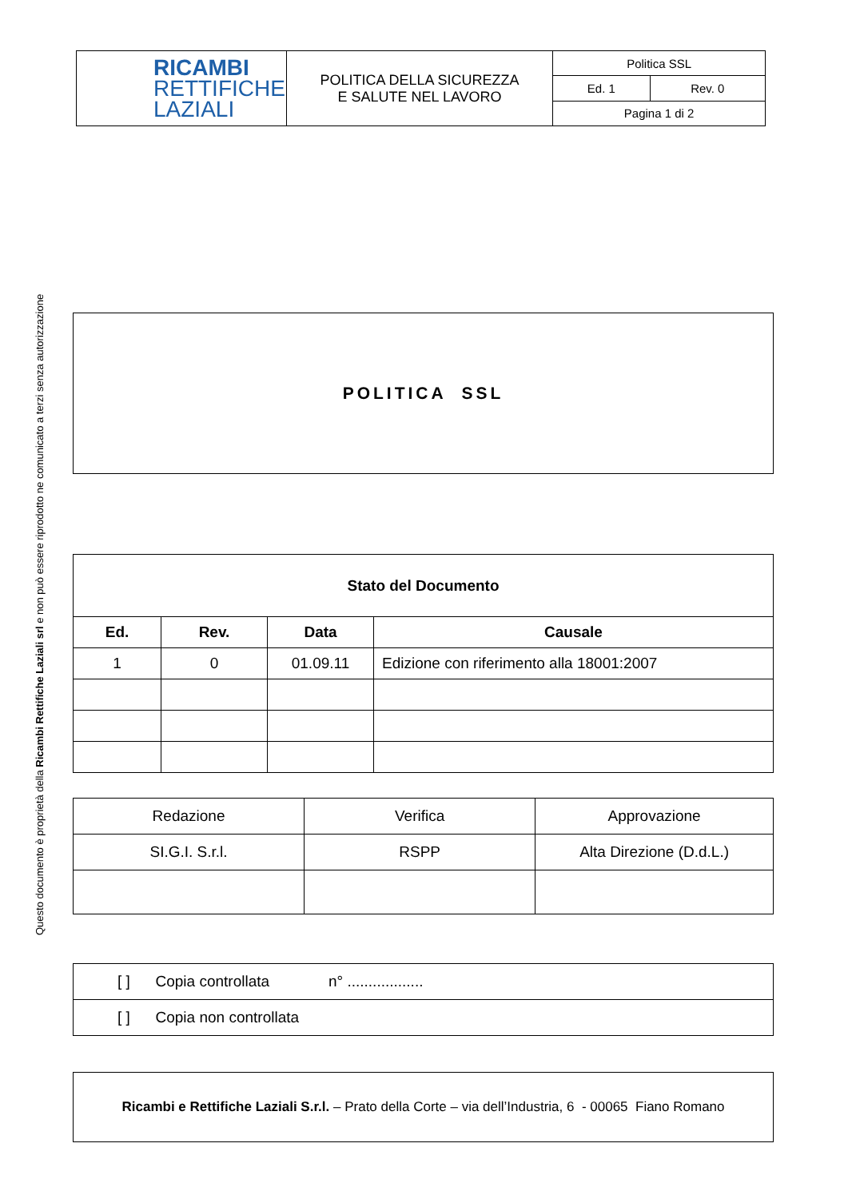| RICAMBI RETTIFICHE LAZIALI | POLITICA DELLA SICUREZZA E SALUTE NEL LAVORO | Politica SSL | |
| | | Ed. 1 | Rev. 0 |
| | | Pagina 1 di 2 | |
Questo documento è proprietà della Ricambi Rettifiche Laziali srl e non può essere riprodotto ne comunicato a terzi senza autorizzazione
| POLITICA SSL |
| Stato del Documento | | | |
| --- | --- | --- | --- |
| Ed. | Rev. | Data | Causale |
| 1 | 0 | 01.09.11 | Edizione con riferimento alla 18001:2007 |
| Redazione | Verifica | Approvazione |
| SI.G.I. S.r.l. | RSPP | Alta Direzione (D.d.L.) |
| [ ] Copia controllata n° .................. |
| [ ] Copia non controllata |
| Ricambi e Rettifiche Laziali S.r.l. – Prato della Corte – via dell’Industria, 6 - 00065 Fiano Romano |